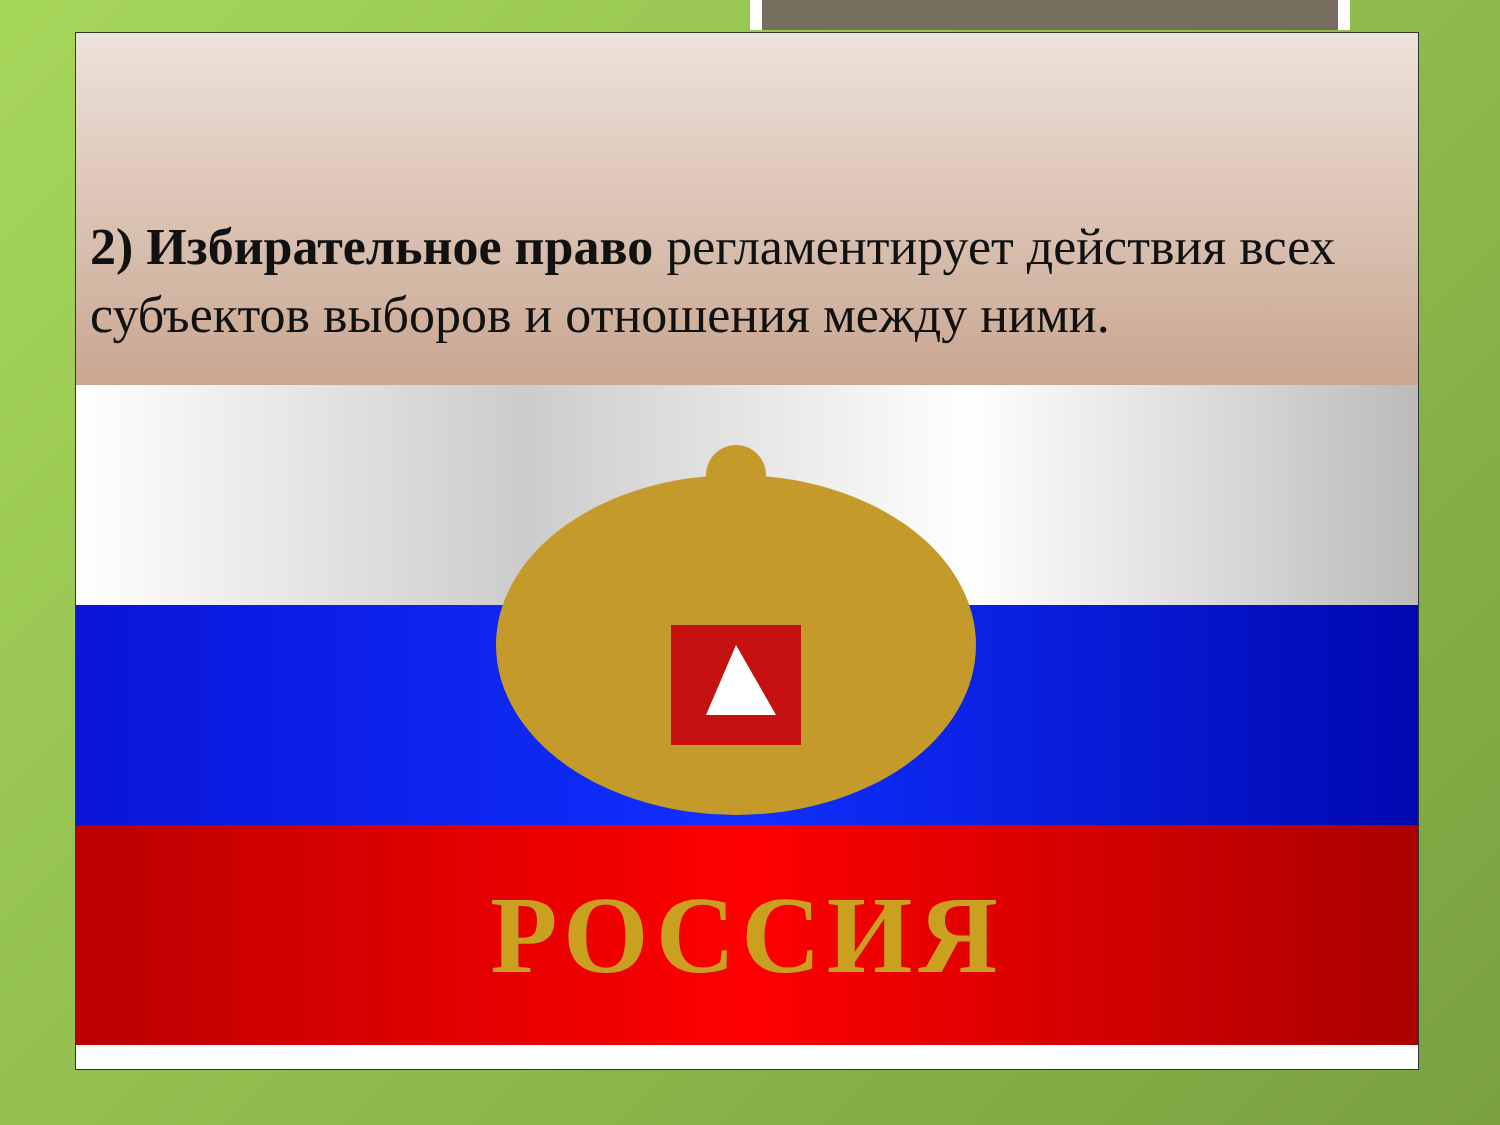2) Избирательное право регламентирует действия всех субъектов выборов и отношения между ними.
РОССИЯ